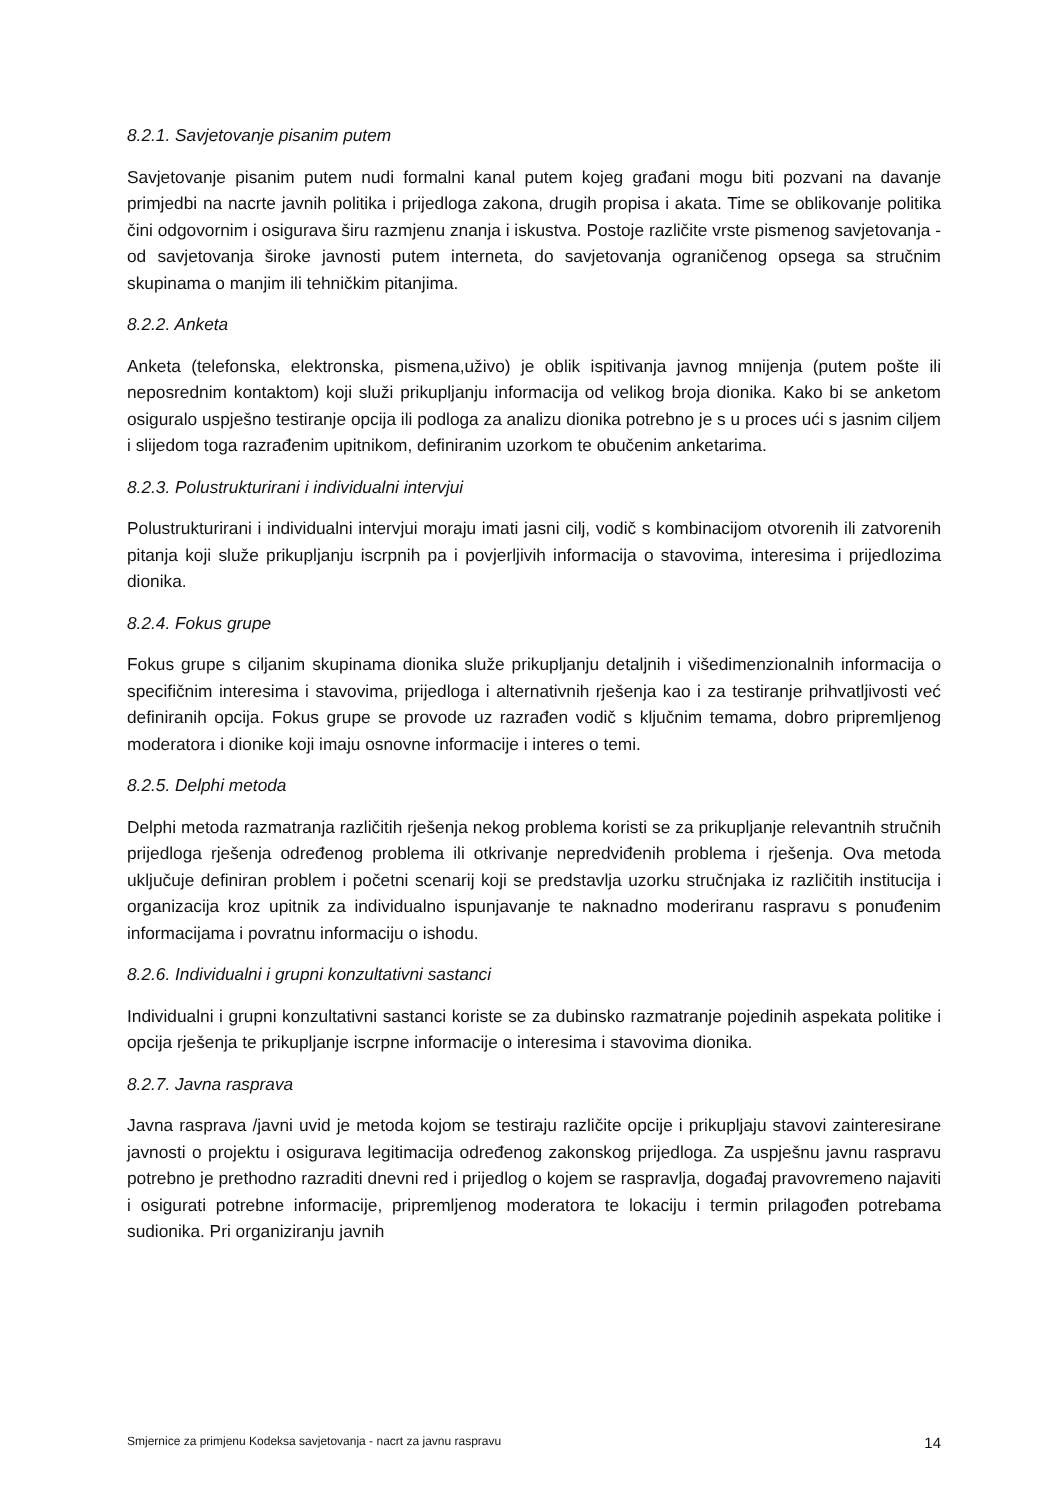8.2.1. Savjetovanje pisanim putem
Savjetovanje pisanim putem nudi formalni kanal putem kojeg građani mogu biti pozvani na davanje primjedbi na nacrte javnih politika i prijedloga zakona, drugih propisa i akata. Time se oblikovanje politika čini odgovornim i osigurava širu razmjenu znanja i iskustva. Postoje različite vrste pismenog savjetovanja - od savjetovanja široke javnosti putem interneta, do savjetovanja ograničenog opsega sa stručnim skupinama o manjim ili tehničkim pitanjima.
8.2.2. Anketa
Anketa (telefonska, elektronska, pismena,uživo) je oblik ispitivanja javnog mnijenja (putem pošte ili neposrednim kontaktom) koji služi prikupljanju informacija od velikog broja dionika. Kako bi se anketom osiguralo uspješno testiranje opcija ili podloga za analizu dionika potrebno je s u proces ući s jasnim ciljem i slijedom toga razrađenim upitnikom, definiranim uzorkom te obučenim anketarima.
8.2.3. Polustrukturirani i individualni intervjui
Polustrukturirani i individualni intervjui moraju imati jasni cilj, vodič s kombinacijom otvorenih ili zatvorenih pitanja koji služe prikupljanju iscrpnih pa i povjerljivih informacija o stavovima, interesima i prijedlozima dionika.
8.2.4. Fokus grupe
Fokus grupe s ciljanim skupinama dionika služe prikupljanju detaljnih i višedimenzionalnih informacija o specifičnim interesima i stavovima, prijedloga i alternativnih rješenja kao i za testiranje prihvatljivosti već definiranih opcija. Fokus grupe se provode uz razrađen vodič s ključnim temama, dobro pripremljenog moderatora i dionike koji imaju osnovne informacije i interes o temi.
8.2.5. Delphi metoda
Delphi metoda razmatranja različitih rješenja nekog problema koristi se za prikupljanje relevantnih stručnih prijedloga rješenja određenog problema ili otkrivanje nepredviđenih problema i rješenja. Ova metoda uključuje definiran problem i početni scenarij koji se predstavlja uzorku stručnjaka iz različitih institucija i organizacija kroz upitnik za individualno ispunjavanje te naknadno moderiranu raspravu s ponuđenim informacijama i povratnu informaciju o ishodu.
8.2.6. Individualni i grupni konzultativni sastanci
Individualni i grupni konzultativni sastanci koriste se za dubinsko razmatranje pojedinih aspekata politike i opcija rješenja te prikupljanje iscrpne informacije o interesima i stavovima dionika.
8.2.7. Javna rasprava
Javna rasprava /javni uvid je metoda kojom se testiraju različite opcije i prikupljaju stavovi zainteresirane javnosti o projektu i osigurava legitimacija određenog zakonskog prijedloga. Za uspješnu javnu raspravu potrebno je prethodno razraditi dnevni red i prijedlog o kojem se raspravlja, događaj pravovremeno najaviti i osigurati potrebne informacije, pripremljenog moderatora te lokaciju i termin prilagođen potrebama sudionika. Pri organiziranju javnih
Smjernice za primjenu Kodeksa savjetovanja - nacrt za javnu raspravu 14